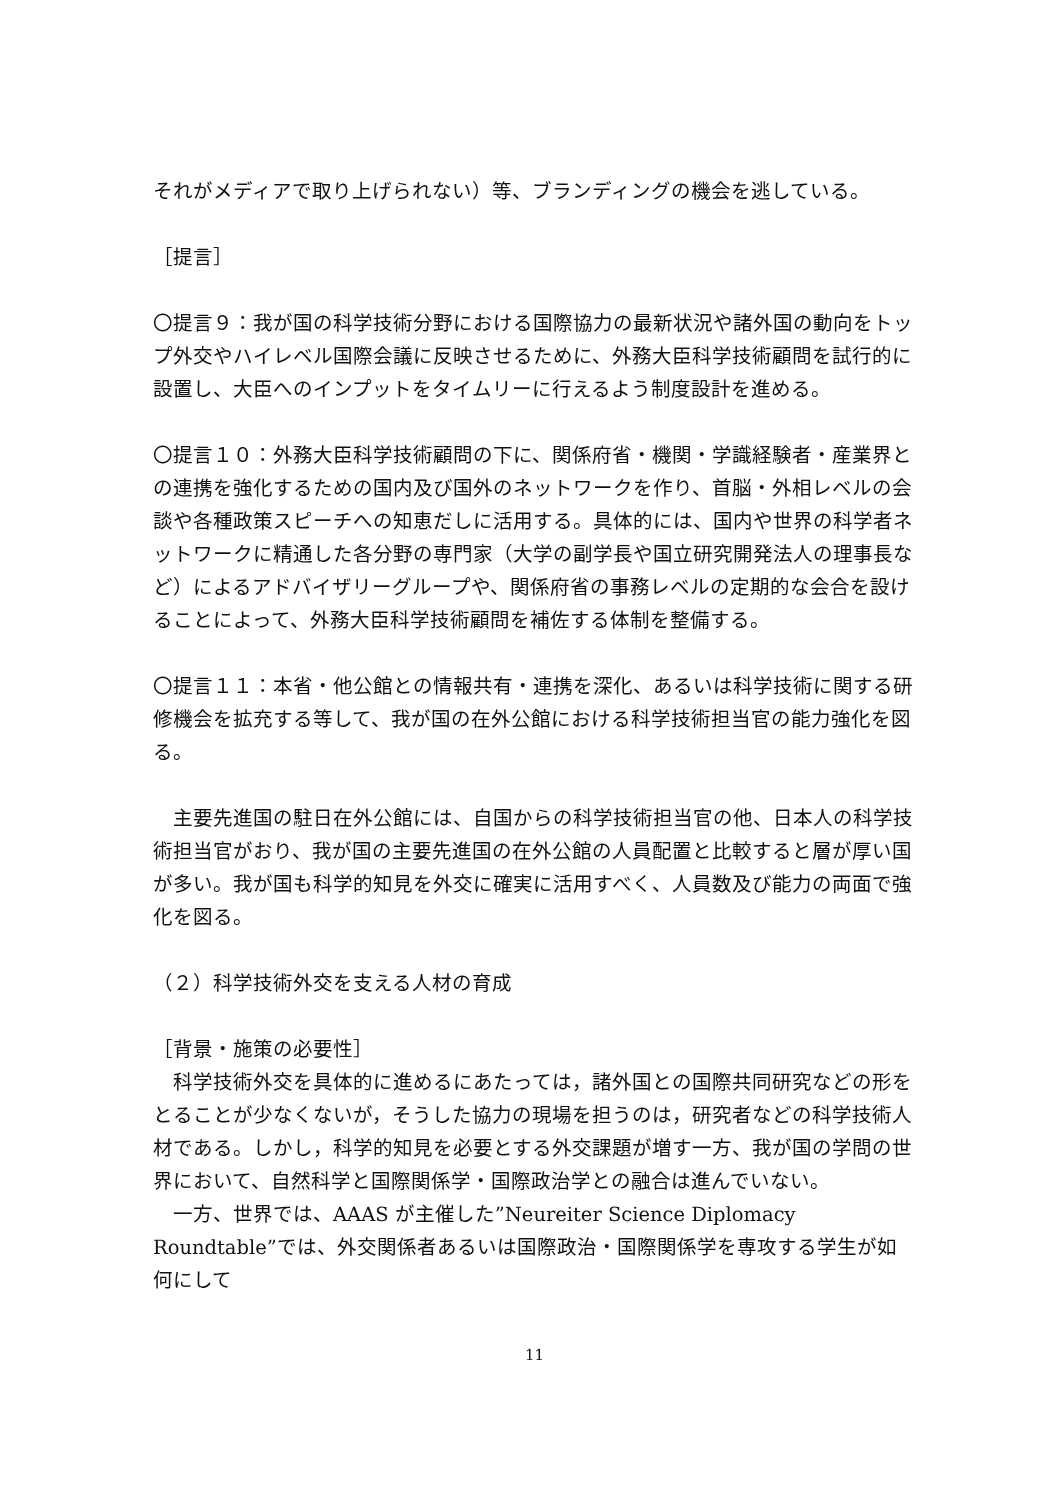それがメディアで取り上げられない）等、ブランディングの機会を逃している。
［提言］
〇提言９：我が国の科学技術分野における国際協力の最新状況や諸外国の動向をトップ外交やハイレベル国際会議に反映させるために、外務大臣科学技術顧問を試行的に設置し、大臣へのインプットをタイムリーに行えるよう制度設計を進める。
〇提言１０：外務大臣科学技術顧問の下に、関係府省・機関・学識経験者・産業界との連携を強化するための国内及び国外のネットワークを作り、首脳・外相レベルの会談や各種政策スピーチへの知恵だしに活用する。具体的には、国内や世界の科学者ネットワークに精通した各分野の専門家（大学の副学長や国立研究開発法人の理事長など）によるアドバイザリーグループや、関係府省の事務レベルの定期的な会合を設けることによって、外務大臣科学技術顧問を補佐する体制を整備する。
〇提言１１：本省・他公館との情報共有・連携を深化、あるいは科学技術に関する研修機会を拡充する等して、我が国の在外公館における科学技術担当官の能力強化を図る。
　主要先進国の駐日在外公館には、自国からの科学技術担当官の他、日本人の科学技術担当官がおり、我が国の主要先進国の在外公館の人員配置と比較すると層が厚い国が多い。我が国も科学的知見を外交に確実に活用すべく、人員数及び能力の両面で強化を図る。
（２）科学技術外交を支える人材の育成
［背景・施策の必要性］
　科学技術外交を具体的に進めるにあたっては，諸外国との国際共同研究などの形をとることが少なくないが，そうした協力の現場を担うのは，研究者などの科学技術人材である。しかし，科学的知見を必要とする外交課題が増す一方、我が国の学問の世界において、自然科学と国際関係学・国際政治学との融合は進んでいない。
　一方、世界では、AAAS が主催した”Neureiter Science Diplomacy Roundtable”では、外交関係者あるいは国際政治・国際関係学を専攻する学生が如何にして
11